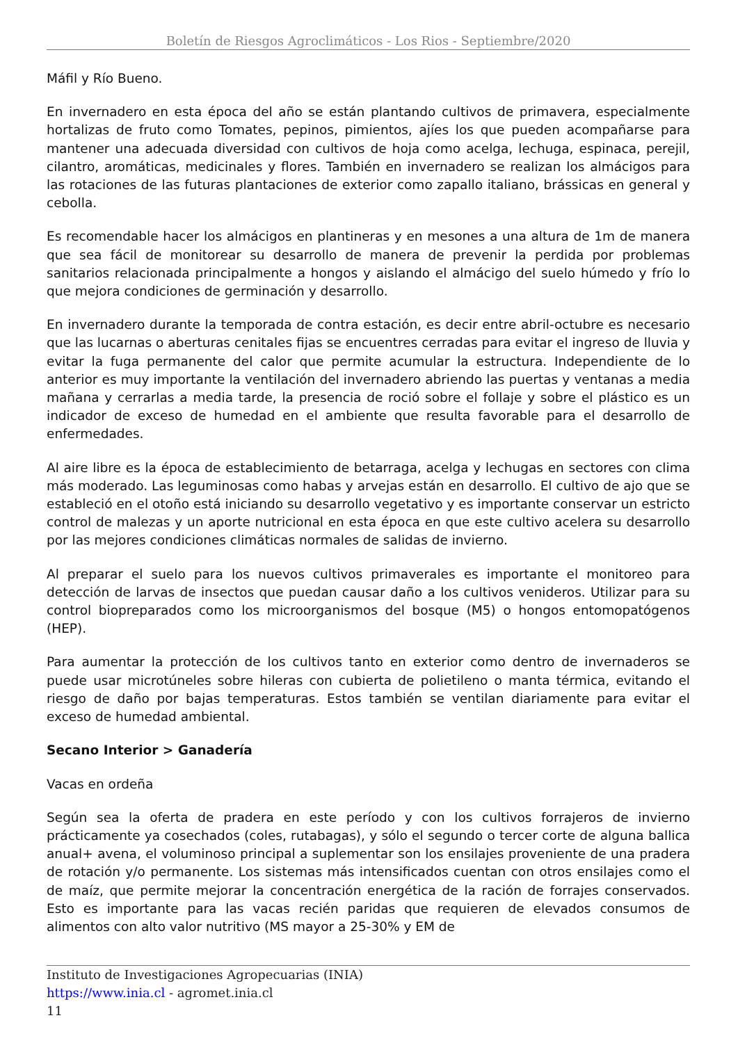Boletín de Riesgos Agroclimáticos - Los Rios - Septiembre/2020
Máfil y Río Bueno.
En invernadero en esta época del año se están plantando cultivos de primavera, especialmente hortalizas de fruto como Tomates, pepinos, pimientos, ajíes los que pueden acompañarse para mantener una adecuada diversidad con cultivos de hoja como acelga, lechuga, espinaca, perejil, cilantro, aromáticas, medicinales y flores. También en invernadero se realizan los almácigos para las rotaciones de las futuras plantaciones de exterior como zapallo italiano, brássicas en general y cebolla.
Es recomendable hacer los almácigos en plantineras y en mesones a una altura de 1m de manera que sea fácil de monitorear su desarrollo de manera de prevenir la perdida por problemas sanitarios relacionada principalmente a hongos y aislando el almácigo del suelo húmedo y frío lo que mejora condiciones de germinación y desarrollo.
En invernadero durante la temporada de contra estación, es decir entre abril-octubre es necesario que las lucarnas o aberturas cenitales fijas se encuentres cerradas para evitar el ingreso de lluvia y evitar la fuga permanente del calor que permite acumular la estructura. Independiente de lo anterior es muy importante la ventilación del invernadero abriendo las puertas y ventanas a media mañana y cerrarlas a media tarde, la presencia de roció sobre el follaje y sobre el plástico es un indicador de exceso de humedad en el ambiente que resulta favorable para el desarrollo de enfermedades.
Al aire libre es la época de establecimiento de betarraga, acelga y lechugas en sectores con clima más moderado. Las leguminosas como habas y arvejas están en desarrollo. El cultivo de ajo que se estableció en el otoño está iniciando su desarrollo vegetativo y es importante conservar un estricto control de malezas y un aporte nutricional en esta época en que este cultivo acelera su desarrollo por las mejores condiciones climáticas normales de salidas de invierno.
Al preparar el suelo para los nuevos cultivos primaverales es importante el monitoreo para detección de larvas de insectos que puedan causar daño a los cultivos venideros. Utilizar para su control biopreparados como los microorganismos del bosque (M5) o hongos entomopatógenos (HEP).
Para aumentar la protección de los cultivos tanto en exterior como dentro de invernaderos se puede usar microtúneles sobre hileras con cubierta de polietileno o manta térmica, evitando el riesgo de daño por bajas temperaturas. Estos también se ventilan diariamente para evitar el exceso de humedad ambiental.
Secano Interior > Ganadería
Vacas en ordeña
Según sea la oferta de pradera en este período y con los cultivos forrajeros de invierno prácticamente ya cosechados (coles, rutabagas), y sólo el segundo o tercer corte de alguna ballica anual+ avena, el voluminoso principal a suplementar son los ensilajes proveniente de una pradera de rotación y/o permanente. Los sistemas más intensificados cuentan con otros ensilajes como el de maíz, que permite mejorar la concentración energética de la ración de forrajes conservados. Esto es importante para las vacas recién paridas que requieren de elevados consumos de alimentos con alto valor nutritivo (MS mayor a 25-30% y EM de
Instituto de Investigaciones Agropecuarias (INIA)
https://www.inia.cl - agromet.inia.cl
11